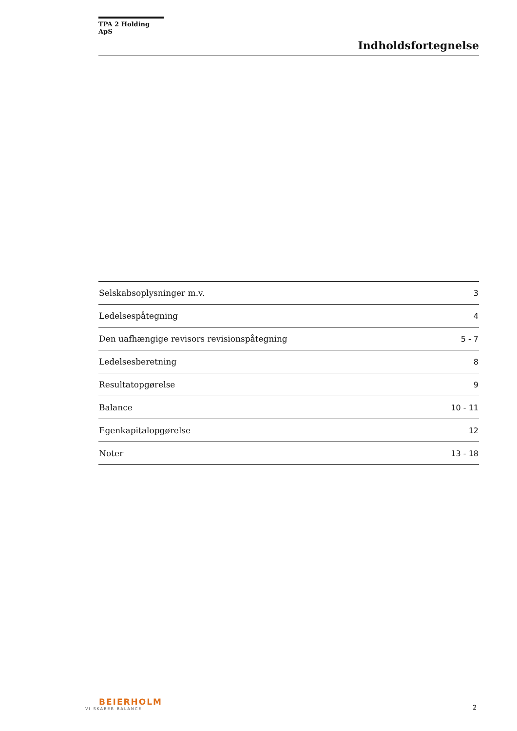TPA 2 Holding ApS
Indholdsfortegnelse
| Selskabsoplysninger m.v. | 3 |
| Ledelsespåtegning | 4 |
| Den uafhængige revisors revisionspåtegning | 5 - 7 |
| Ledelsesberetning | 8 |
| Resultatopgørelse | 9 |
| Balance | 10 - 11 |
| Egenkapitalopgørelse | 12 |
| Noter | 13 - 18 |
BEIERHOLM
VI SKABER BALANCE
2